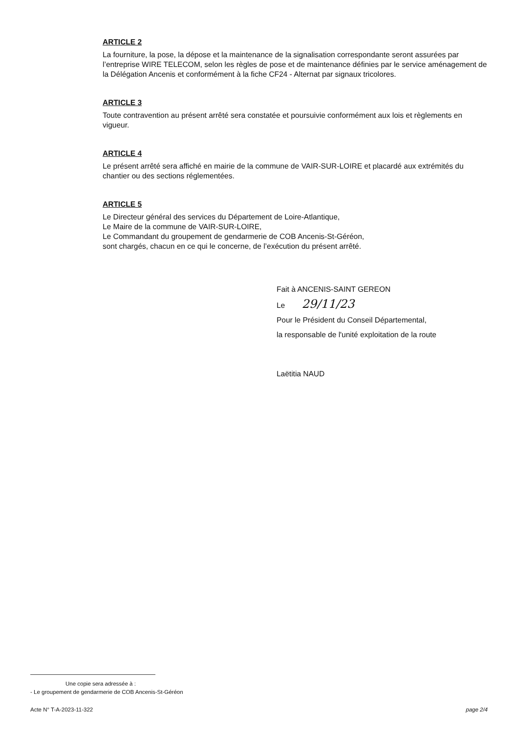ARTICLE 2
La fourniture, la pose, la dépose et la maintenance de la signalisation correspondante seront assurées par l’entreprise WIRE TELECOM, selon les règles de pose et de maintenance définies par le service aménagement de la Délégation Ancenis et conformément à la fiche CF24 - Alternat par signaux tricolores.
ARTICLE 3
Toute contravention au présent arrêté sera constatée et poursuivie conformément aux lois et règlements en vigueur.
ARTICLE 4
Le présent arrêté sera affiché en mairie de la commune de VAIR-SUR-LOIRE et placardé aux extrémités du chantier ou des sections réglementées.
ARTICLE 5
Le Directeur général des services du Département de Loire-Atlantique,
Le Maire de la commune de VAIR-SUR-LOIRE,
Le Commandant du groupement de gendarmerie de COB Ancenis-St-Géréon,
sont chargés, chacun en ce qui le concerne, de l’exécution du présent arrêté.
Fait à ANCENIS-SAINT GEREON
Le 29/11/23
Pour le Président du Conseil Départemental,
la responsable de l'unité exploitation de la route
Laëtitia NAUD
Une copie sera adressée à :
- Le groupement de gendarmerie de COB Ancenis-St-Géréon
Acte N° T-A-2023-11-322 page 2/4